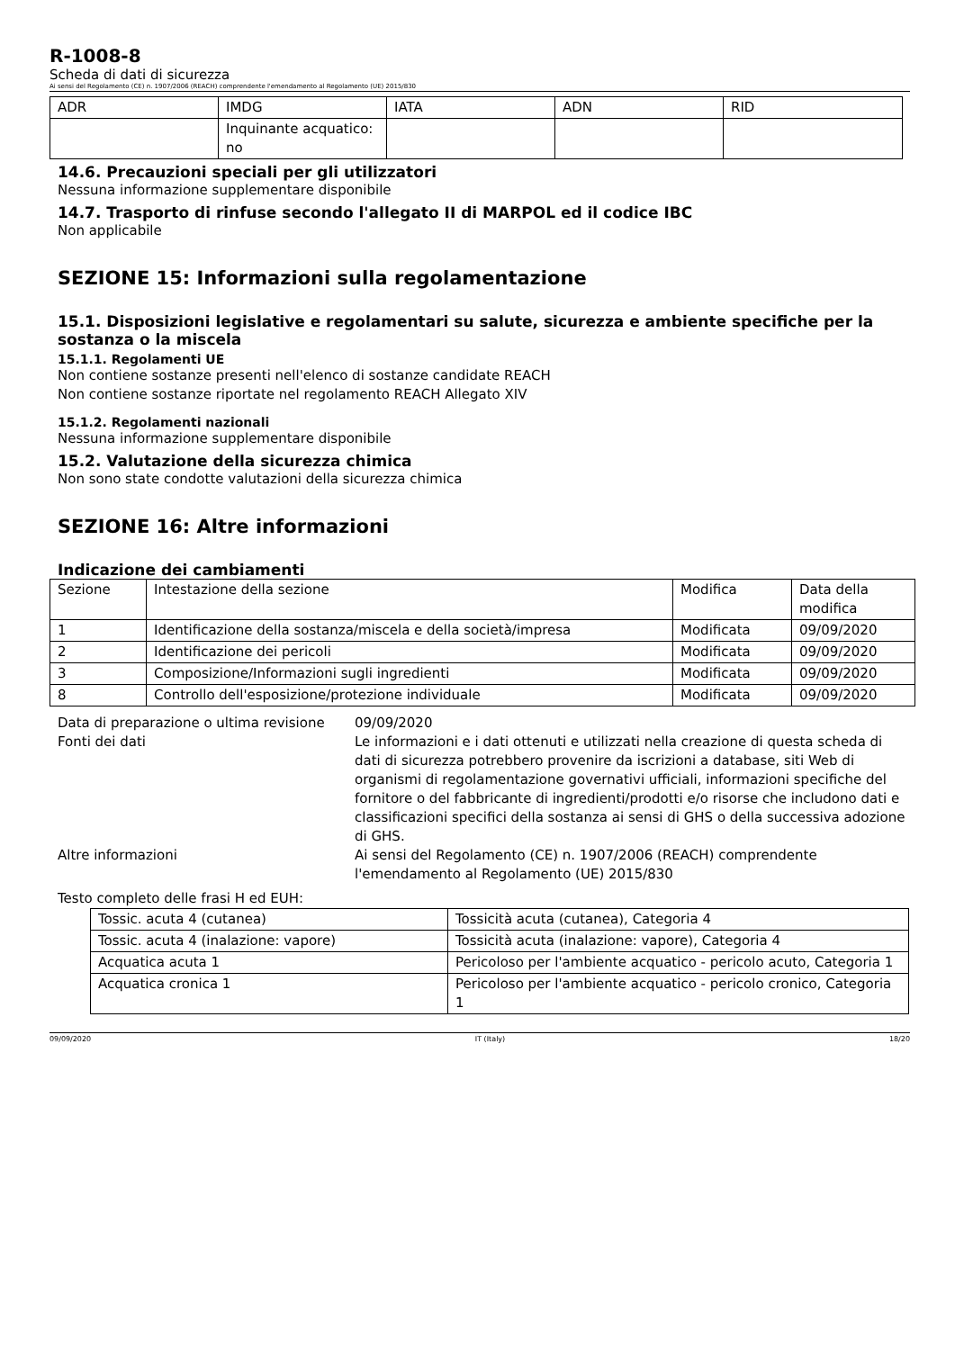R-1008-8
Scheda di dati di sicurezza
Ai sensi del Regolamento (CE) n. 1907/2006 (REACH) comprendente l'emendamento al Regolamento (UE) 2015/830
| ADR | IMDG | IATA | ADN | RID |
| --- | --- | --- | --- | --- |
| | Inquinante acquatico: no | | | |
14.6. Precauzioni speciali per gli utilizzatori
Nessuna informazione supplementare disponibile
14.7. Trasporto di rinfuse secondo l'allegato II di MARPOL ed il codice IBC
Non applicabile
SEZIONE 15: Informazioni sulla regolamentazione
15.1. Disposizioni legislative e regolamentari su salute, sicurezza e ambiente specifiche per la sostanza o la miscela
15.1.1. Regolamenti UE
Non contiene sostanze presenti nell'elenco di sostanze candidate REACH
Non contiene sostanze riportate nel regolamento REACH Allegato XIV
15.1.2. Regolamenti nazionali
Nessuna informazione supplementare disponibile
15.2. Valutazione della sicurezza chimica
Non sono state condotte valutazioni della sicurezza chimica
SEZIONE 16: Altre informazioni
Indicazione dei cambiamenti
| Sezione | Intestazione della sezione | Modifica | Data della modifica |
| 1 | Identificazione della sostanza/miscela e della società/impresa | Modificata | 09/09/2020 |
| 2 | Identificazione dei pericoli | Modificata | 09/09/2020 |
| 3 | Composizione/Informazioni sugli ingredienti | Modificata | 09/09/2020 |
| 8 | Controllo dell'esposizione/protezione individuale | Modificata | 09/09/2020 |
Data di preparazione o ultima revisione
09/09/2020
Fonti dei dati
Le informazioni e i dati ottenuti e utilizzati nella creazione di questa scheda di dati di sicurezza potrebbero provenire da iscrizioni a database, siti Web di organismi di regolamentazione governativi ufficiali, informazioni specifiche del fornitore o del fabbricante di ingredienti/prodotti e/o risorse che includono dati e classificazioni specifici della sostanza ai sensi di GHS o della successiva adozione di GHS.
Altre informazioni
Ai sensi del Regolamento (CE) n. 1907/2006 (REACH) comprendente l'emendamento al Regolamento (UE) 2015/830
Testo completo delle frasi H ed EUH:
| Tossic. acuta 4 (cutanea) | Tossicità acuta (cutanea), Categoria 4 |
| Tossic. acuta 4 (inalazione: vapore) | Tossicità acuta (inalazione: vapore), Categoria 4 |
| Acquatica acuta 1 | Pericoloso per l'ambiente acquatico - pericolo acuto, Categoria 1 |
| Acquatica cronica 1 | Pericoloso per l'ambiente acquatico - pericolo cronico, Categoria 1 |
09/09/2020 IT (Italy) 18/20